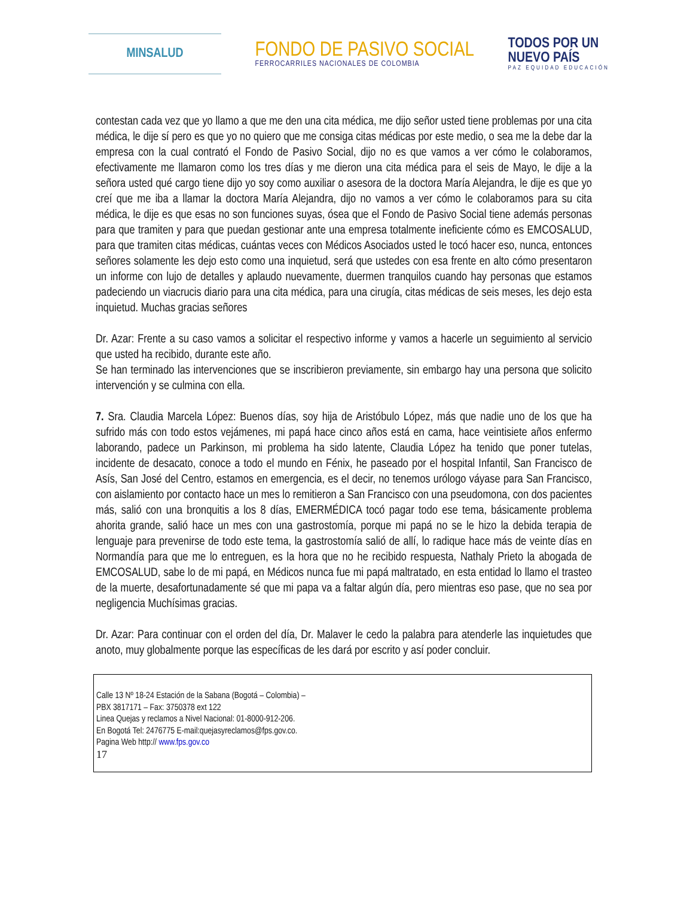MINSALUD
FONDO DE PASIVO SOCIAL
FERROCARRILES NACIONALES DE COLOMBIA
TODOS POR UN
NUEVO PAÍS
PAZ EQUIDAD EDUCACIÓN
contestan cada vez que yo llamo a que me den una cita médica, me dijo señor usted tiene problemas por una cita médica, le dije sí pero es que yo no quiero que me consiga citas médicas por este medio, o sea me la debe dar la empresa con la cual contrató el Fondo de Pasivo Social, dijo no es que vamos a ver cómo le colaboramos, efectivamente me llamaron como los tres días y me dieron una cita médica para el seis de Mayo, le dije a la señora usted qué cargo tiene dijo yo soy como auxiliar o asesora de la doctora María Alejandra, le dije es que yo creí que me iba a llamar la doctora María Alejandra, dijo no vamos a ver cómo le colaboramos para su cita médica, le dije es que esas no son funciones suyas, ósea que el Fondo de Pasivo Social tiene además personas para que tramiten y para que puedan gestionar ante una empresa totalmente ineficiente cómo es EMCOSALUD, para que tramiten citas médicas, cuántas veces con Médicos Asociados usted le tocó hacer eso, nunca, entonces señores solamente les dejo esto como una inquietud, será que ustedes con esa frente en alto cómo presentaron un informe con lujo de detalles y aplaudo nuevamente, duermen tranquilos cuando hay personas que estamos padeciendo un viacrucis diario para una cita médica, para una cirugía, citas médicas de seis meses, les dejo esta inquietud. Muchas gracias señores
Dr. Azar: Frente a su caso vamos a solicitar el respectivo informe y vamos a hacerle un seguimiento al servicio que usted ha recibido, durante este año.
Se han terminado las intervenciones que se inscribieron previamente, sin embargo hay una persona que solicito intervención y se culmina con ella.
7. Sra. Claudia Marcela López: Buenos días, soy hija de Aristóbulo López, más que nadie uno de los que ha sufrido más con todo estos vejámenes, mi papá hace cinco años está en cama, hace veintisiete años enfermo laborando, padece un Parkinson, mi problema ha sido latente, Claudia López ha tenido que poner tutelas, incidente de desacato, conoce a todo el mundo en Fénix, he paseado por el hospital Infantil, San Francisco de Asís, San José del Centro, estamos en emergencia, es el decir, no tenemos urólogo váyase para San Francisco, con aislamiento por contacto hace un mes lo remitieron a San Francisco con una pseudomona, con dos pacientes más, salió con una bronquitis a los 8 días, EMERMÉDICA tocó pagar todo ese tema, básicamente problema ahorita grande, salió hace un mes con una gastrostomía, porque mi papá no se le hizo la debida terapia de lenguaje para prevenirse de todo este tema, la gastrostomía salió de allí, lo radique hace más de veinte días en Normandía para que me lo entreguen, es la hora que no he recibido respuesta, Nathaly Prieto la abogada de EMCOSALUD, sabe lo de mi papá, en Médicos nunca fue mi papá maltratado, en esta entidad lo llamo el trasteo de la muerte, desafortunadamente sé que mi papa va a faltar algún día, pero mientras eso pase, que no sea por negligencia Muchísimas gracias.
Dr. Azar: Para continuar con el orden del día, Dr. Malaver le cedo la palabra para atenderle las inquietudes que anoto, muy globalmente porque las específicas de les dará por escrito y así poder concluir.
Calle 13 Nº 18-24 Estación de la Sabana (Bogotá – Colombia) –
PBX 3817171 – Fax: 3750378 ext 122
Linea Quejas y reclamos a Nivel Nacional: 01-8000-912-206.
En Bogotá Tel: 2476775 E-mail:quejasyreclamos@fps.gov.co.
Pagina Web http:// www.fps.gov.co
17